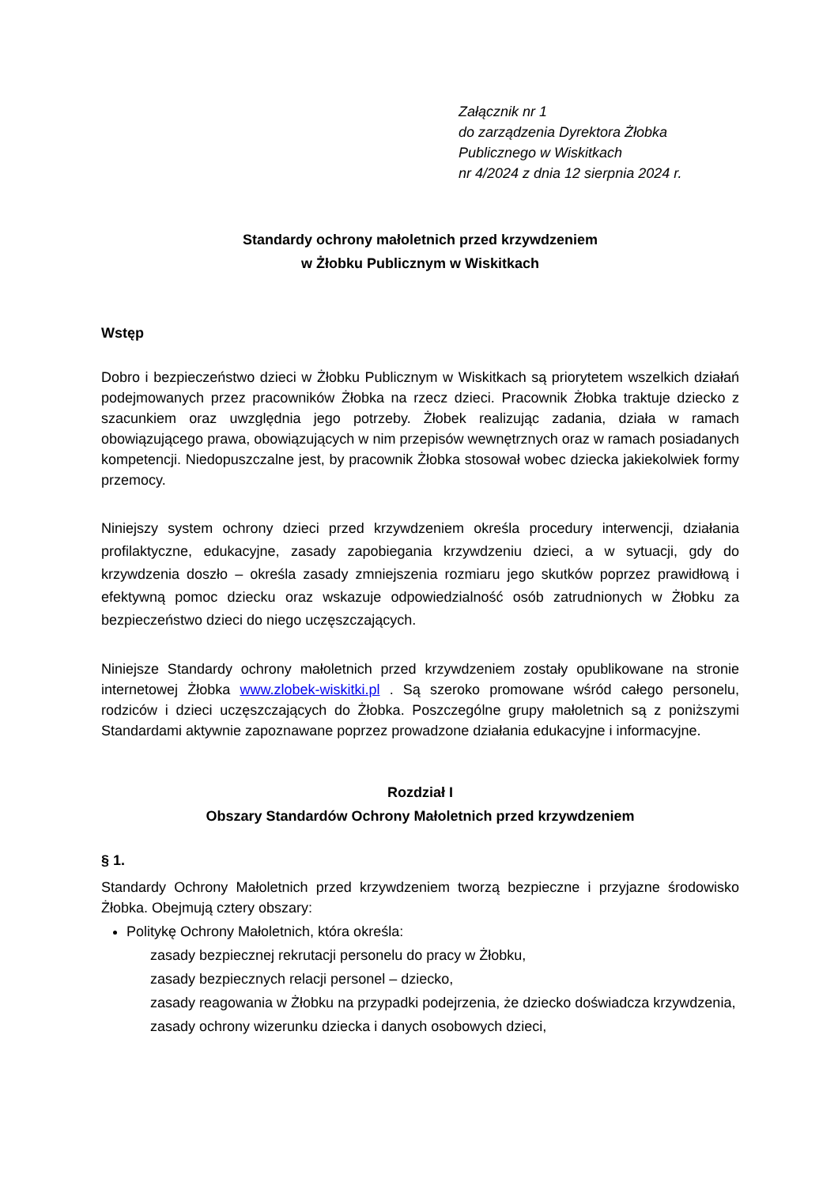Załącznik nr 1
do zarządzenia Dyrektora Żłobka
Publicznego w Wiskitkach
nr 4/2024 z dnia 12 sierpnia 2024 r.
Standardy ochrony małoletnich przed krzywdzeniem
w Żłobku Publicznym w Wiskitkach
Wstęp
Dobro i bezpieczeństwo dzieci w Żłobku Publicznym w Wiskitkach są priorytetem wszelkich działań podejmowanych przez pracowników Żłobka na rzecz dzieci. Pracownik Żłobka traktuje dziecko z szacunkiem oraz uwzględnia jego potrzeby. Żłobek realizując zadania, działa w ramach obowiązującego prawa, obowiązujących w nim przepisów wewnętrznych oraz w ramach posiadanych kompetencji. Niedopuszczalne jest, by pracownik Żłobka stosował wobec dziecka jakiekolwiek formy przemocy.
Niniejszy system ochrony dzieci przed krzywdzeniem określa procedury interwencji, działania profilaktyczne, edukacyjne, zasady zapobiegania krzywdzeniu dzieci, a w sytuacji, gdy do krzywdzenia doszło – określa zasady zmniejszenia rozmiaru jego skutków poprzez prawidłową i efektywną pomoc dziecku oraz wskazuje odpowiedzialność osób zatrudnionych w Żłobku za bezpieczeństwo dzieci do niego uczęszczających.
Niniejsze Standardy ochrony małoletnich przed krzywdzeniem zostały opublikowane na stronie internetowej Żłobka www.zlobek-wiskitki.pl . Są szeroko promowane wśród całego personelu, rodziców i dzieci uczęszczających do Żłobka. Poszczególne grupy małoletnich są z poniższymi Standardami aktywnie zapoznawane poprzez prowadzone działania edukacyjne i informacyjne.
Rozdział I
Obszary Standardów Ochrony Małoletnich przed krzywdzeniem
§ 1.
Standardy Ochrony Małoletnich przed krzywdzeniem tworzą bezpieczne i przyjazne środowisko Żłobka. Obejmują cztery obszary:
Politykę Ochrony Małoletnich, która określa:
zasady bezpiecznej rekrutacji personelu do pracy w Żłobku,
zasady bezpiecznych relacji personel – dziecko,
zasady reagowania w Żłobku na przypadki podejrzenia, że dziecko doświadcza krzywdzenia,
zasady ochrony wizerunku dziecka i danych osobowych dzieci,